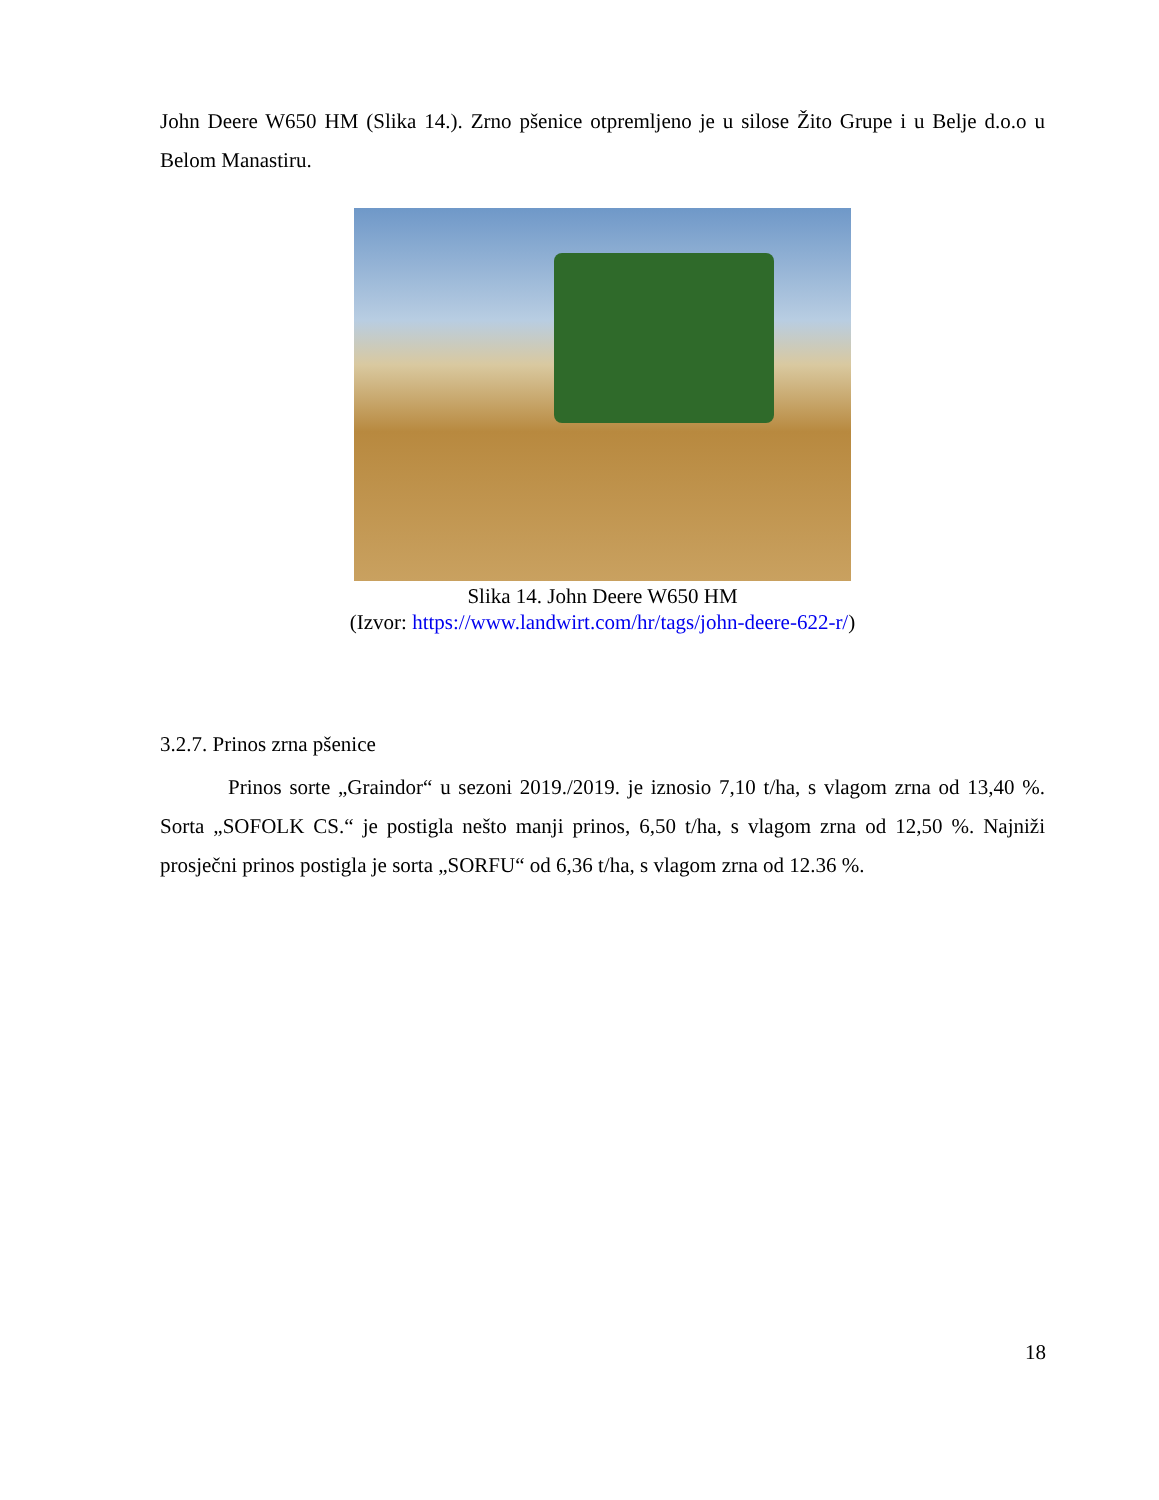John Deere W650 HM (Slika 14.). Zrno pšenice otpremljeno je u silose Žito Grupe i u Belje d.o.o u Belom Manastiru.
Slika 14. John Deere W650 HM
(Izvor: https://www.landwirt.com/hr/tags/john-deere-622-r/)
3.2.7. Prinos zrna pšenice
Prinos sorte „Graindor“ u sezoni 2019./2019. je iznosio 7,10 t/ha, s vlagom zrna od 13,40 %. Sorta „SOFOLK CS.“ je postigla nešto manji prinos, 6,50 t/ha, s vlagom zrna od 12,50 %. Najniži prosječni prinos postigla je sorta „SORFU“ od 6,36 t/ha, s vlagom zrna od 12.36 %.
18